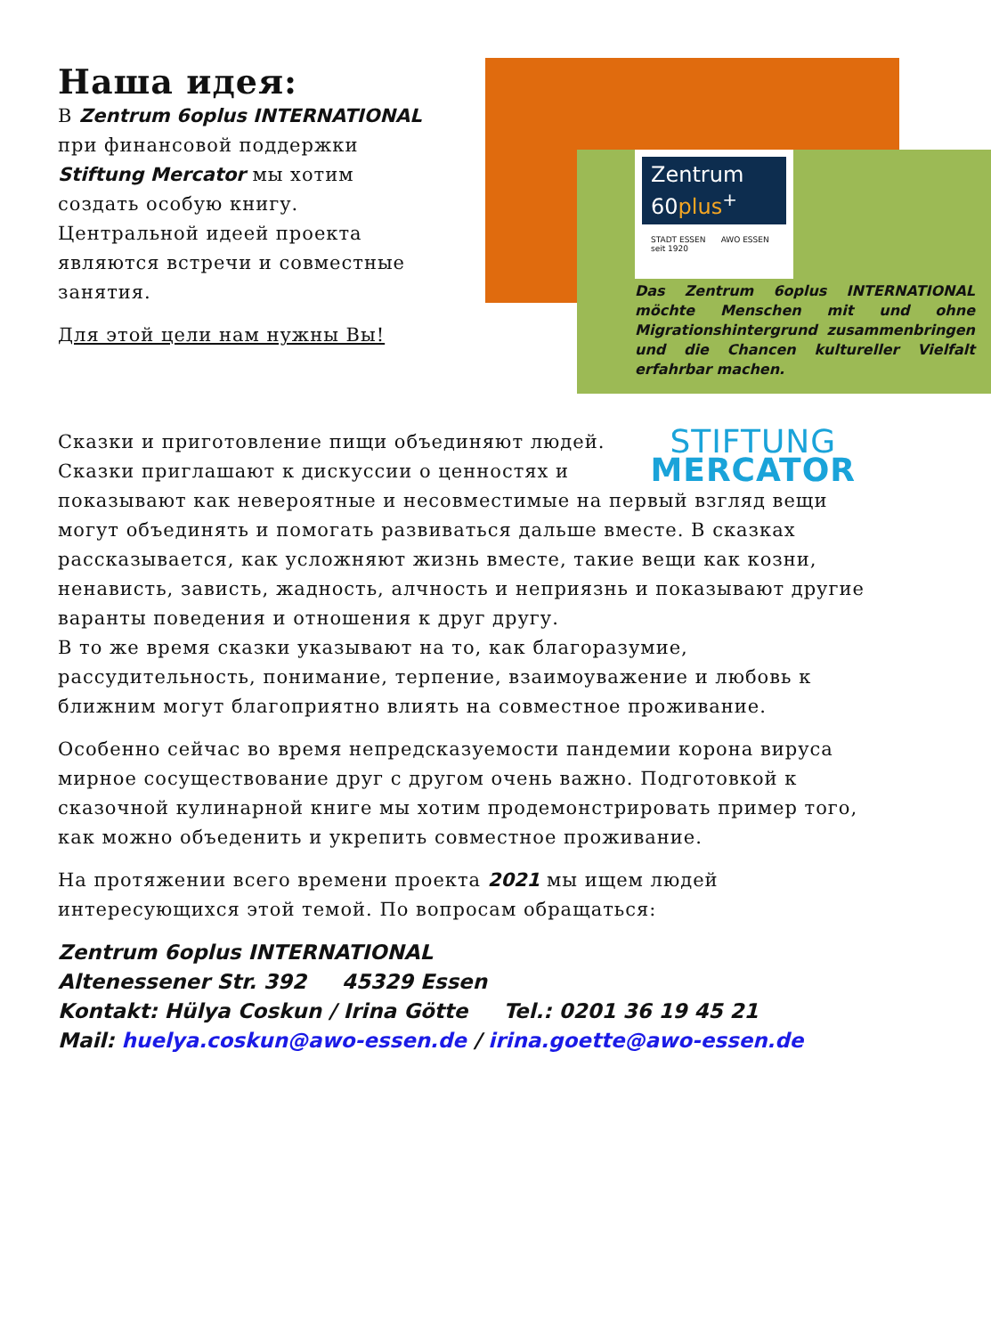Наша идея:
В Zentrum 6oplus INTERNATIONAL при финансовой поддержки Stiftung Mercator мы хотим создать особую книгу. Центральной идеей проекта являются встречи и совместные занятия.
Для этой цели нам нужны Вы!
Zentrum
60plus<sup>+</sup>
STADT ESSEN AWO ESSEN seit 1920
Das Zentrum 6oplus INTERNATIONAL möchte Menschen mit und ohne Migrationshintergrund zusammenbringen und die Chancen kultureller Vielfalt erfahrbar machen.
STIFTUNG
MERCATOR
Сказки и приготовление пищи объединяют людей. Сказки приглашают к дискуссии о ценностях и показывают как невероятные и несовместимые на первый взгляд вещи могут объединять и помогать развиваться дальше вместе. В сказках рассказывается, как усложняют жизнь вместе, такие вещи как козни, ненависть, зависть, жадность, алчность и неприязнь и показывают другие варанты поведения и отношения к друг другу.
В то же время сказки указывают на то, как благоразумие, рассудительность, понимание, терпение, взаимоуважение и любовь к ближним могут благоприятно влиять на совместное проживание.
Особенно сейчас во время непредсказуемости пандемии корона вируса мирное сосуществование друг с другом очень важно. Подготовкой к сказочной кулинарной книге мы хотим продемонстрировать пример того, как можно объеденить и укрепить совместное проживание.
На протяжении всего времени проекта 2021 мы ищем людей интересующихся этой темой. По вопросам обращаться:
Zentrum 6oplus INTERNATIONAL
Altenessener Str. 392 45329 Essen
Kontakt: Hülya Coskun / Irina Götte Tel.: 0201 36 19 45 21
Mail: huelya.coskun@awo-essen.de / irina.goette@awo-essen.de